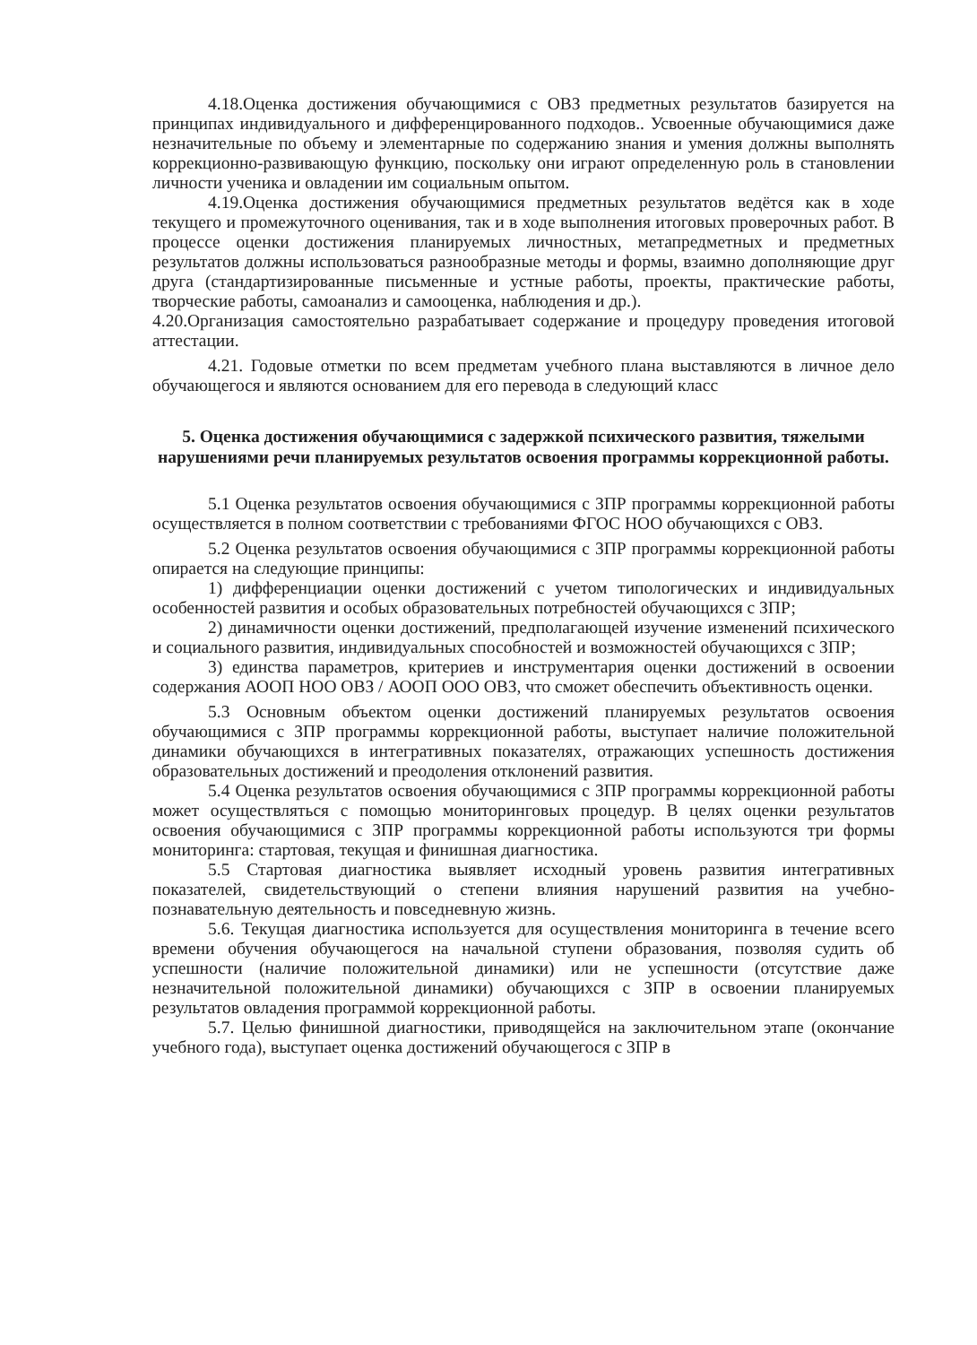4.18.Оценка достижения обучающимися с ОВЗ предметных результатов базируется на принципах индивидуального и дифференцированного подходов.. Усвоенные обучающимися даже незначительные по объему и элементарные по содержанию знания и умения должны выполнять коррекционно-развивающую функцию, поскольку они играют определенную роль в становлении личности ученика и овладении им социальным опытом.
4.19.Оценка достижения обучающимися предметных результатов ведётся как в ходе текущего и промежуточного оценивания, так и в ходе выполнения итоговых проверочных работ. В процессе оценки достижения планируемых личностных, метапредметных и предметных результатов должны использоваться разнообразные методы и формы, взаимно дополняющие друг друга (стандартизированные письменные и устные работы, проекты, практические работы, творческие работы, самоанализ и самооценка, наблюдения и др.).
4.20.Организация самостоятельно разрабатывает содержание и процедуру проведения итоговой аттестации.
4.21. Годовые отметки по всем предметам учебного плана выставляются в личное дело обучающегося и являются основанием для его перевода в следующий класс
5. Оценка достижения обучающимися с задержкой психического развития, тяжелыми нарушениями речи планируемых результатов освоения программы коррекционной работы.
5.1 Оценка результатов освоения обучающимися с ЗПР программы коррекционной работы осуществляется в полном соответствии с требованиями ФГОС НОО обучающихся с ОВЗ.
5.2 Оценка результатов освоения обучающимися с ЗПР программы коррекционной работы опирается на следующие принципы:
1) дифференциации оценки достижений с учетом типологических и индивидуальных особенностей развития и особых образовательных потребностей обучающихся с ЗПР;
2) динамичности оценки достижений, предполагающей изучение изменений психического и социального развития, индивидуальных способностей и возможностей обучающихся с ЗПР;
3) единства параметров, критериев и инструментария оценки достижений в освоении содержания АООП НОО ОВЗ / АООП ООО ОВЗ, что сможет обеспечить объективность оценки.
5.3 Основным объектом оценки достижений планируемых результатов освоения обучающимися с ЗПР программы коррекционной работы, выступает наличие положительной динамики обучающихся в интегративных показателях, отражающих успешность достижения образовательных достижений и преодоления отклонений развития.
5.4 Оценка результатов освоения обучающимися с ЗПР программы коррекционной работы может осуществляться с помощью мониторинговых процедур. В целях оценки результатов освоения обучающимися с ЗПР программы коррекционной работы используются три формы мониторинга: стартовая, текущая и финишная диагностика.
5.5 Стартовая диагностика выявляет исходный уровень развития интегративных показателей, свидетельствующий о степени влияния нарушений развития на учебно-познавательную деятельность и повседневную жизнь.
5.6. Текущая диагностика используется для осуществления мониторинга в течение всего времени обучения обучающегося на начальной ступени образования, позволяя судить об успешности (наличие положительной динамики) или не успешности (отсутствие даже незначительной положительной динамики) обучающихся с ЗПР в освоении планируемых результатов овладения программой коррекционной работы.
5.7. Целью финишной диагностики, приводящейся на заключительном этапе (окончание учебного года), выступает оценка достижений обучающегося с ЗПР в